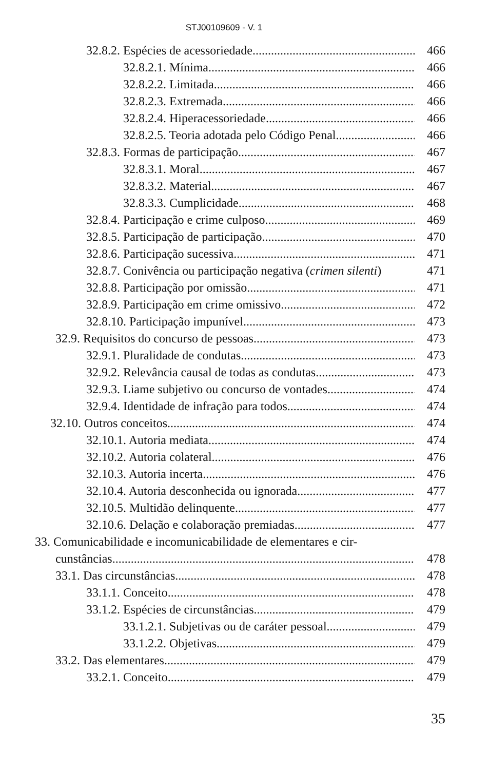STJ00109609 - V. 1
32.8.2. Espécies de acessoriedade 466
32.8.2.1. Mínima 466
32.8.2.2. Limitada 466
32.8.2.3. Extremada 466
32.8.2.4. Hiperacessoriedade 466
32.8.2.5. Teoria adotada pelo Código Penal 466
32.8.3. Formas de participação 467
32.8.3.1. Moral 467
32.8.3.2. Material 467
32.8.3.3. Cumplicidade 468
32.8.4. Participação e crime culposo 469
32.8.5. Participação de participação 470
32.8.6. Participação sucessiva 471
32.8.7. Conivência ou participação negativa (crimen silenti) 471
32.8.8. Participação por omissão 471
32.8.9. Participação em crime omissivo 472
32.8.10. Participação impunível 473
32.9. Requisitos do concurso de pessoas 473
32.9.1. Pluralidade de condutas 473
32.9.2. Relevância causal de todas as condutas 473
32.9.3. Liame subjetivo ou concurso de vontades 474
32.9.4. Identidade de infração para todos 474
32.10. Outros conceitos 474
32.10.1. Autoria mediata 474
32.10.2. Autoria colateral 476
32.10.3. Autoria incerta 476
32.10.4. Autoria desconhecida ou ignorada 477
32.10.5. Multidão delinquente 477
32.10.6. Delação e colaboração premiadas 477
33. Comunicabilidade e incomunicabilidade de elementares e cir-
cunstâncias 478
33.1. Das circunstâncias 478
33.1.1. Conceito 478
33.1.2. Espécies de circunstâncias 479
33.1.2.1. Subjetivas ou de caráter pessoal 479
33.1.2.2. Objetivas 479
33.2. Das elementares 479
33.2.1. Conceito 479
35